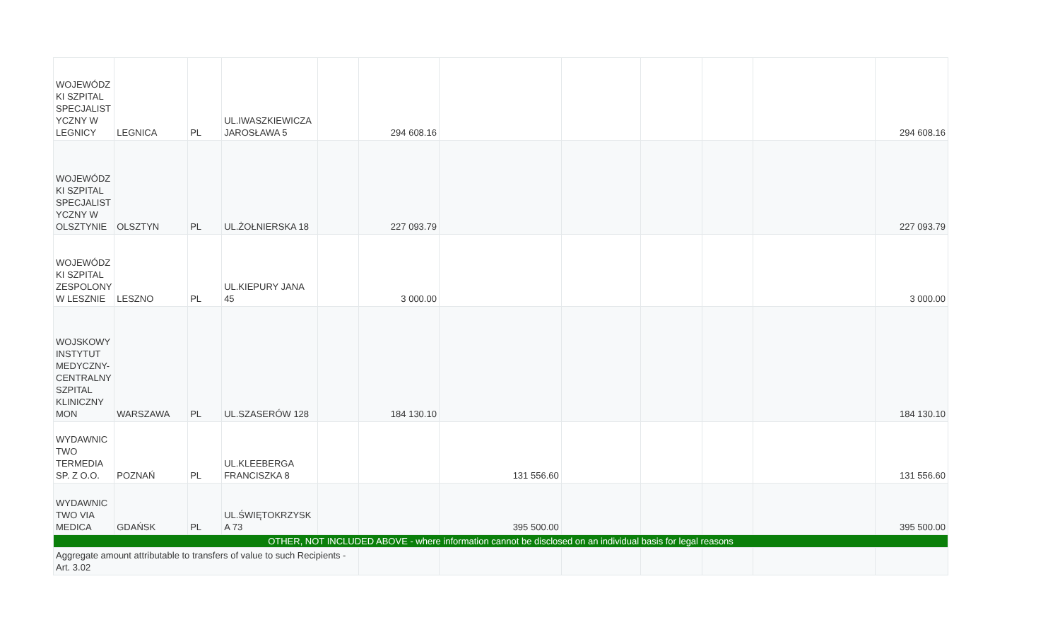| WOJEWÓDZ KI SZPITAL SPECJALIST YCZNY W LEGNICY | LEGNICA | PL | UL.IWASZKIEWICZA JAROSŁAWA 5 | | 294 608.16 | | | | | | 294 608.16 |
| WOJEWÓDZ KI SZPITAL SPECJALIST YCZNY W OLSZTYNIE | OLSZTYN | PL | UL.ŻOŁNIERSKA 18 | | 227 093.79 | | | | | | 227 093.79 |
| WOJEWÓDZ KI SZPITAL ZESPOLONY W LESZNIE | LESZNO | PL | UL.KIEPURY JANA 45 | | 3 000.00 | | | | | | 3 000.00 |
| WOJSKOWY INSTYTUT MEDYCZNY-CENTRALNY SZPITAL KLINICZNY MON | WARSZAWA | PL | UL.SZASERÓW 128 | | 184 130.10 | | | | | | 184 130.10 |
| WYDAWNIC TWO TERMEDIA SP. Z O.O. | POZNAŃ | PL | UL.KLEEBERGA FRANCISZKA 8 | | | 131 556.60 | | | | | 131 556.60 |
| WYDAWNIC TWO VIA MEDICA | GDAŃSK | PL | UL.ŚWIĘTOKRZYSK A 73 | | | 395 500.00 | | | | | 395 500.00 |
| OTHER, NOT INCLUDED ABOVE - where information cannot be disclosed on an individual basis for legal reasons | | | | | | | | | | | |
| Aggregate amount attributable to transfers of value to such Recipients - Art. 3.02 | | | | | | | | | | | |